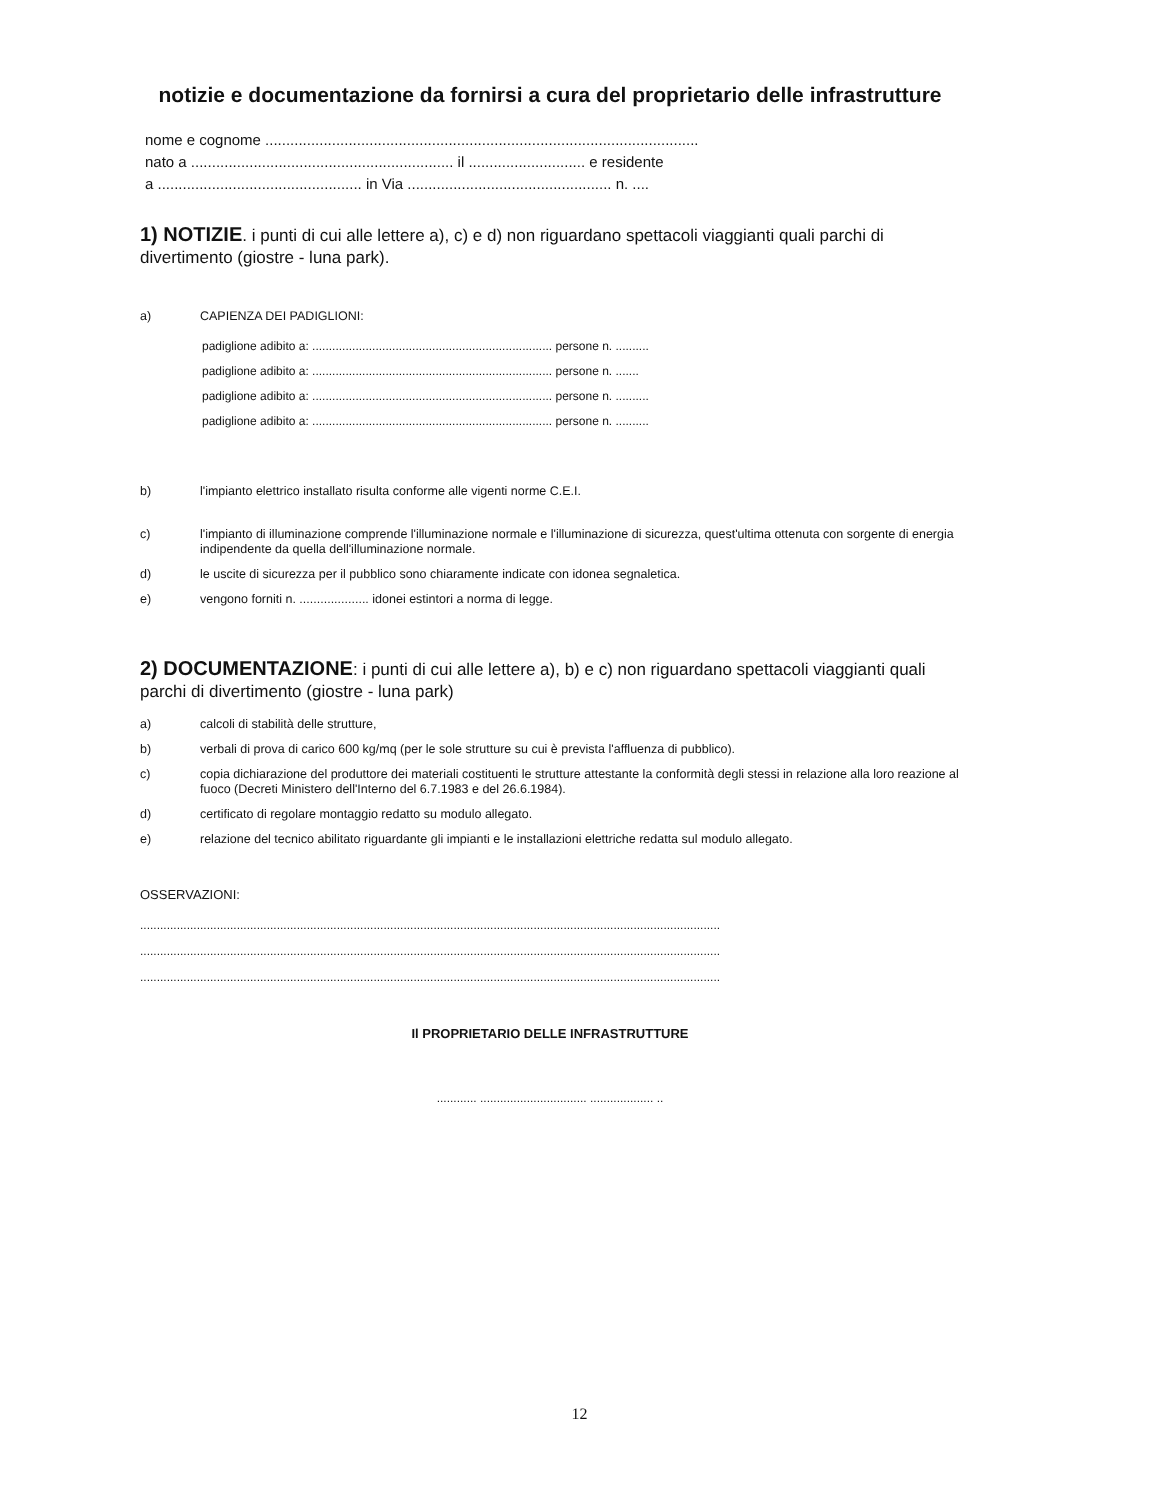notizie e documentazione da fornirsi a cura del proprietario delle infrastrutture
nome e cognome ........................................................................................................
nato a ............................................................... il ............................ e residente
a ................................................. in Via ................................................. n. ....
1) NOTIZIE. i punti di cui alle lettere a), c) e d) non riguardano spettacoli viaggianti quali parchi di divertimento (giostre - luna park).
a) CAPIENZA DEI PADIGLIONI:
padiglione adibito a: ........................................................................ persone n. ..........
padiglione adibito a: ........................................................................ persone n. .......
padiglione adibito a: ........................................................................ persone n. ..........
padiglione adibito a: ........................................................................ persone n. ..........
b) l'impianto elettrico installato risulta conforme alle vigenti norme C.E.I.
c) l'impianto di illuminazione comprende l'illuminazione normale e l'illuminazione di sicurezza, quest'ultima ottenuta con sorgente di energia indipendente da quella dell'illuminazione normale.
d) le uscite di sicurezza per il pubblico sono chiaramente indicate con idonea segnaletica.
e) vengono forniti n. .................... idonei estintori a norma di legge.
2) DOCUMENTAZIONE: i punti di cui alle lettere a), b) e c) non riguardano spettacoli viaggianti quali parchi di divertimento (giostre - luna park)
a) calcoli di stabilità delle strutture,
b) verbali di prova di carico 600 kg/mq (per le sole strutture su cui è prevista l'affluenza di pubblico).
c) copia dichiarazione del produttore dei materiali costituenti le strutture attestante la conformità degli stessi in relazione alla loro reazione al fuoco (Decreti Ministero dell'Interno del 6.7.1983 e del 26.6.1984).
d) certificato di regolare montaggio redatto su modulo allegato.
e) relazione del tecnico abilitato riguardante gli impianti e le installazioni elettriche redatta sul modulo allegato.
OSSERVAZIONI:
..............................................................................................................................................................................
..............................................................................................................................................................................
..............................................................................................................................................................................
Il PROPRIETARIO DELLE INFRASTRUTTURE
............ ................................ ................... ..
12